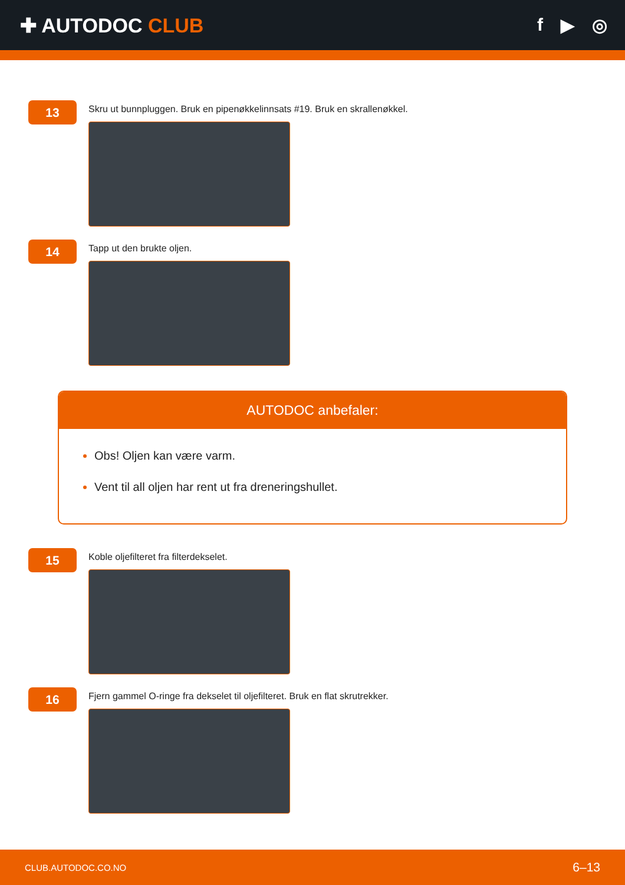✚ AUTODOC CLUB f ▶ ◎
13
Skru ut bunnpluggen. Bruk en pipenøkkelinnsats #19. Bruk en skrallenøkkel.
14
Tapp ut den brukte oljen.
AUTODOC anbefaler:
Obs! Oljen kan være varm.
Vent til all oljen har rent ut fra dreneringshullet.
15
Koble oljefilteret fra filterdekselet.
16
Fjern gammel O-ringe fra dekselet til oljefilteret. Bruk en flat skrutrekker.
CLUB.AUTODOC.CO.NO 6–13